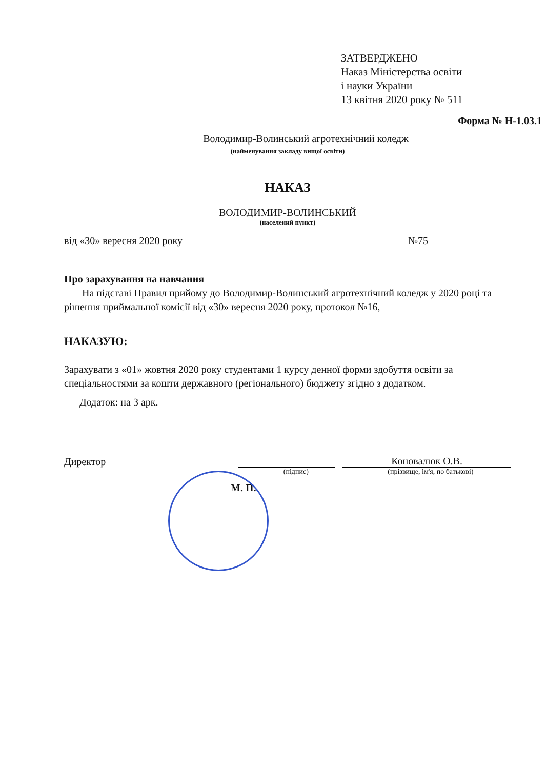ЗАТВЕРДЖЕНО
Наказ Міністерства освіти
і науки України
13 квітня 2020 року № 511
Форма № Н-1.03.1
Володимир-Волинський агротехнічний коледж
(найменування закладу вищої освіти)
НАКАЗ
ВОЛОДИМИР-ВОЛИНСЬКИЙ
(населений пункт)
від «30» вересня 2020 року №75
Про зарахування на навчання
На підставі Правил прийому до Володимир-Волинський агротехнічний коледж у 2020 році та рішення приймальної комісії від «30» вересня 2020 року, протокол №16,
НАКАЗУЮ:
Зарахувати з «01» жовтня 2020 року студентами 1 курсу денної форми здобуття освіти за спеціальностями за кошти державного (регіонального) бюджету згідно з додатком.
Додаток: на 3 арк.
Директор Коновалюк О.В.
(підпис) (прізвище, ім'я, по батькові)
М. П.